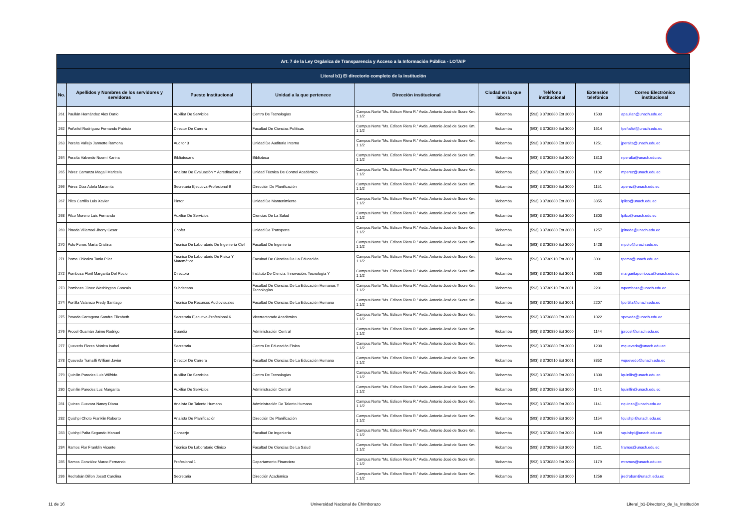| Art. 7 de la Ley Orgánica de Transparencia y Acceso a la Información Pública - LOTAIP | | | | | | | | |
| --- | --- | --- | --- | --- | --- | --- | --- | --- |
| Literal b1) El directorio completo de la institución | | | | | | | | |
| No. | Apellidos y Nombres de los servidores y servidoras | Puesto Institucional | Unidad a la que pertenece | Dirección institucional | Ciudad en la que labora | Teléfono institucional | Extensión telefónica | Correo Electrónico institucional |
| 261 | Paullán Hernández Alex Darío | Auxiliar De Servicios | Centro De Tecnologías | Campus Norte "Ms. Edison Riera R." Avda. Antonio José de Sucre Km. 1 1/2 | Riobamba | (593) 3 3730880 Ext 3000 | 1503 | apaullan@unach.edu.ec |
| 262 | Peñafiel Rodríguez Fernando Patricio | Director De Carrera | Facultad De Ciencias Políticas | Campus Norte "Ms. Edison Riera R." Avda. Antonio José de Sucre Km. 1 1/2 | Riobamba | (593) 3 3730880 Ext 3000 | 1614 | fpeñafiel@unach.edu.ec |
| 263 | Peralta Vallejo Jannette Ramona | Auditor 3 | Unidad De Auditoria Interna | Campus Norte "Ms. Edison Riera R." Avda. Antonio José de Sucre Km. 1 1/2 | Riobamba | (593) 3 3730880 Ext 3000 | 1251 | jperalta@unach.edu.ec |
| 264 | Peralta Valverde Noemí Karina | Bibliotecario | Biblioteca | Campus Norte "Ms. Edison Riera R." Avda. Antonio José de Sucre Km. 1 1/2 | Riobamba | (593) 3 3730880 Ext 3000 | 1313 | nperalta@unach.edu.ec |
| 265 | Pérez Carranza Magali Maricela | Analista De Evaluación Y Acreditación 2 | Unidad Técnica De Control Académico | Campus Norte "Ms. Edison Riera R." Avda. Antonio José de Sucre Km. 1 1/2 | Riobamba | (593) 3 3730880 Ext 3000 | 1102 | mperez@unach.edu.ec |
| 266 | Pérez Díaz Adela Marianita | Secretaria Ejecutiva-Profesional 6 | Dirección De Planificación | Campus Norte "Ms. Edison Riera R." Avda. Antonio José de Sucre Km. 1 1/2 | Riobamba | (593) 3 3730880 Ext 3000 | 1151 | aperez@unach.edu.ec |
| 267 | Pilco Carrillo Luis Xavier | Pintor | Unidad De Mantenimiento | Campus Norte "Ms. Edison Riera R." Avda. Antonio José de Sucre Km. 1 1/2 | Riobamba | (593) 3 3730880 Ext 3000 | 3355 | lpilco@unach.edu.ec |
| 268 | Pilco Moreno Luis Fernando | Auxiliar De Servicios | Ciencias De La Salud | Campus Norte "Ms. Edison Riera R." Avda. Antonio José de Sucre Km. 1 1/2 | Riobamba | (593) 3 3730880 Ext 3000 | 1300 | lpilco@unach.edu.ec |
| 269 | Pineda Villarroel Jhony Cesar | Chofer | Unidad De Transporte | Campus Norte "Ms. Edison Riera R." Avda. Antonio José de Sucre Km. 1 1/2 | Riobamba | (593) 3 3730880 Ext 3000 | 1257 | jpineda@unach.edu.ec |
| 270 | Polo Funes María Cristina | Técnico De Laboratorio De Ingeniería Civil | Facultad De Ingeniería | Campus Norte "Ms. Edison Riera R." Avda. Antonio José de Sucre Km. 1 1/2 | Riobamba | (593) 3 3730880 Ext 3000 | 1428 | mpolo@unach.edu.ec |
| 271 | Poma Chicaiza Tania Pilar | Técnico De Laboratorio De Física Y Matemática | Facultad De Ciencias De La Educación | Campus Norte "Ms. Edison Riera R." Avda. Antonio José de Sucre Km. 1 1/2 | Riobamba | (593) 3 3730910 Ext 3001 | 3001 | tpoma@unach.edu.ec |
| 272 | Pomboza Floril Margarita Del Rocio | Directora | Instituto De Ciencia, Innovación, Tecnología Y | Campus Norte "Ms. Edison Riera R." Avda. Antonio José de Sucre Km. 1 1/2 | Riobamba | (593) 3 3730910 Ext 3001 | 3030 | margaritapomboza@unach.edu.ec |
| 273 | Pomboza Júnez Washington Gonzalo | Subdecano | Facultad De Ciencias De La Educación Humanas Y Tecnologías | Campus Norte "Ms. Edison Riera R." Avda. Antonio José de Sucre Km. 1 1/2 | Riobamba | (593) 3 3730910 Ext 3001 | 2201 | wpomboza@unach.edu.ec |
| 274 | Portilla Valarezo Fredy Santiago | Técnico De Recursos Audiovisuales | Facultad De Ciencias De La Educación Humana | Campus Norte "Ms. Edison Riera R." Avda. Antonio José de Sucre Km. 1 1/2 | Riobamba | (593) 3 3730910 Ext 3001 | 2207 | fportilla@unach.edu.ec |
| 275 | Poveda Cartagena Sandra Elizabeth | Secretaria Ejecutiva-Profesional 6 | Vicerrectorado Académico | Campus Norte "Ms. Edison Riera R." Avda. Antonio José de Sucre Km. 1 1/2 | Riobamba | (593) 3 3730880 Ext 3000 | 1022 | spoveda@unach.edu.ec |
| 276 | Procel Guamán Jaime Rodrigo | Guardia | Administración Central | Campus Norte "Ms. Edison Riera R." Avda. Antonio José de Sucre Km. 1 1/2 | Riobamba | (593) 3 3730880 Ext 3000 | 1144 | jprocel@unach.edu.ec |
| 277 | Quevedo Flores Mónica Isabel | Secretaria | Centro De Educación Física | Campus Norte "Ms. Edison Riera R." Avda. Antonio José de Sucre Km. 1 1/2 | Riobamba | (593) 3 3730880 Ext 3000 | 1200 | mquevedo@unach.edu.ec |
| 278 | Quevedo Tumailli William Javier | Director De Carrera | Facultad De Ciencias De La Educación Humana | Campus Norte "Ms. Edison Riera R." Avda. Antonio José de Sucre Km. 1 1/2 | Riobamba | (593) 3 3730910 Ext 3001 | 3352 | wquevedo@unach.edu.ec |
| 279 | Quinllin Paredes Luis Wilfrido | Auxiliar De Servicios | Centro De Tecnologías | Campus Norte "Ms. Edison Riera R." Avda. Antonio José de Sucre Km. 1 1/2 | Riobamba | (593) 3 3730880 Ext 3000 | 1300 | lquinllin@unach.edu.ec |
| 280 | Quinllin Paredes Luz Margarita | Auxiliar De Servicios | Administración Central | Campus Norte "Ms. Edison Riera R." Avda. Antonio José de Sucre Km. 1 1/2 | Riobamba | (593) 3 3730880 Ext 3000 | 1141 | lquinllin@unach.edu.ec |
| 281 | Quinzo Guevara Nancy Diana | Analista De Talento Humano | Administración De Talento Humano | Campus Norte "Ms. Edison Riera R." Avda. Antonio José de Sucre Km. 1 1/2 | Riobamba | (593) 3 3730880 Ext 3000 | 1141 | nquinzo@unach.edu.ec |
| 282 | Quishpi Choto Franklin Roberto | Analista De Planificación | Dirección De Planificación | Campus Norte "Ms. Edison Riera R." Avda. Antonio José de Sucre Km. 1 1/2 | Riobamba | (593) 3 3730880 Ext 3000 | 1154 | fquishpi@unach.edu.ec |
| 283 | Quishpi Palta Segundo Manuel | Conserje | Facultad De Ingeniería | Campus Norte "Ms. Edison Riera R." Avda. Antonio José de Sucre Km. 1 1/2 | Riobamba | (593) 3 3730880 Ext 3000 | 1409 | squishpi@unach.edu.ec |
| 284 | Ramos Flor Franklin Vicente | Técnico De Laboratorio Clínico | Facultad De Ciencias De La Salud | Campus Norte "Ms. Edison Riera R." Avda. Antonio José de Sucre Km. 1 1/2 | Riobamba | (593) 3 3730880 Ext 3000 | 1521 | framos@unach.edu.ec |
| 285 | Ramos González Marco Fernando | Profesional 1 | Departamento Financiero | Campus Norte "Ms. Edison Riera R." Avda. Antonio José de Sucre Km. 1 1/2 | Riobamba | (593) 3 3730880 Ext 3000 | 1179 | mramos@unach.edu.ec |
| 286 | Redrobán Dillon Josett Carolina | Secretaria | Dirección Académica | Campus Norte "Ms. Edison Riera R." Avda. Antonio José de Sucre Km. 1 1/2 | Riobamba | (593) 3 3730880 Ext 3000 | 1256 | jredroban@unach.edu.ec |
11 de 16 Universidad Nacional de Chimborazo Literal_b1-Directorio_de_la_Institución